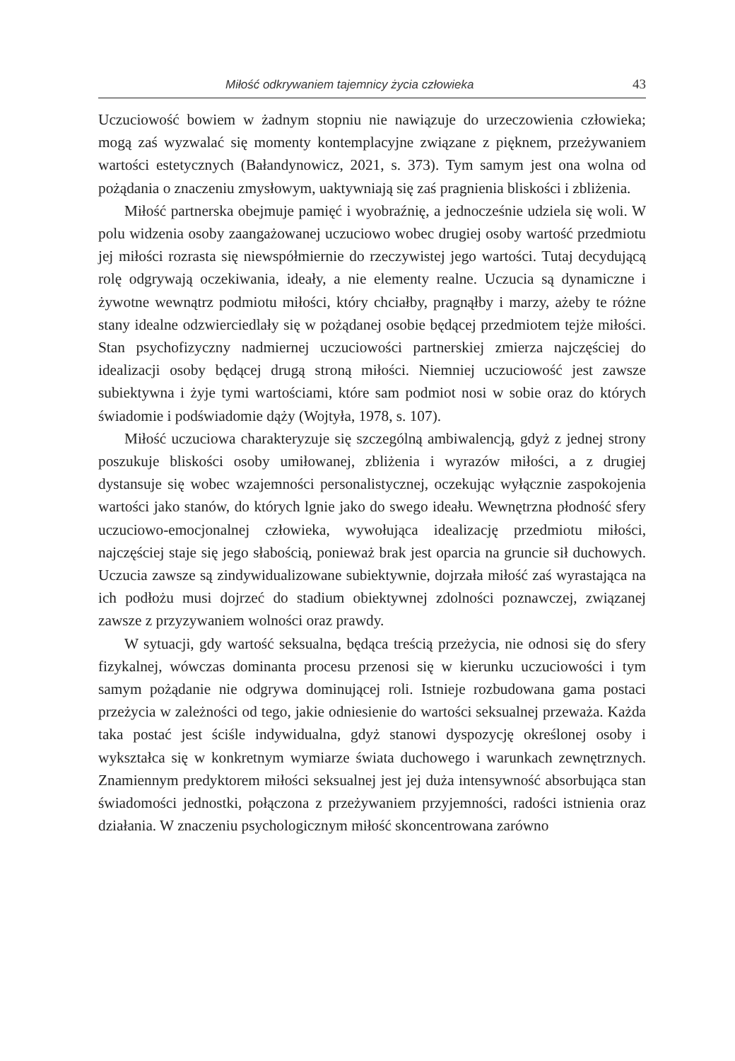Miłość odkrywaniem tajemnicy życia człowieka 43
Uczuciowość bowiem w żadnym stopniu nie nawiązuje do urzeczowienia człowieka; mogą zaś wyzwalać się momenty kontemplacyjne związane z pięknem, przeżywaniem wartości estetycznych (Bałandynowicz, 2021, s. 373). Tym samym jest ona wolna od pożądania o znaczeniu zmysłowym, uaktywniają się zaś pragnienia bliskości i zbliżenia.
Miłość partnerska obejmuje pamięć i wyobraźnię, a jednocześnie udziela się woli. W polu widzenia osoby zaangażowanej uczuciowo wobec drugiej osoby wartość przedmiotu jej miłości rozrasta się niewspółmiernie do rzeczywistej jego wartości. Tutaj decydującą rolę odgrywają oczekiwania, ideały, a nie elementy realne. Uczucia są dynamiczne i żywotne wewnątrz podmiotu miłości, który chciałby, pragnąłby i marzy, ażeby te różne stany idealne odzwierciedlały się w pożądanej osobie będącej przedmiotem tejże miłości. Stan psychofizyczny nadmiernej uczuciowości partnerskiej zmierza najczęściej do idealizacji osoby będącej drugą stroną miłości. Niemniej uczuciowość jest zawsze subiektywna i żyje tymi wartościami, które sam podmiot nosi w sobie oraz do których świadomie i podświadomie dąży (Wojtyła, 1978, s. 107).
Miłość uczuciowa charakteryzuje się szczególną ambiwalencją, gdyż z jednej strony poszukuje bliskości osoby umiłowanej, zbliżenia i wyrazów miłości, a z drugiej dystansuje się wobec wzajemności personalistycznej, oczekując wyłącznie zaspokojenia wartości jako stanów, do których lgnie jako do swego ideału. Wewnętrzna płodność sfery uczuciowo-emocjonalnej człowieka, wywołująca idealizację przedmiotu miłości, najczęściej staje się jego słabością, ponieważ brak jest oparcia na gruncie sił duchowych. Uczucia zawsze są zindywidualizowane subiektywnie, dojrzała miłość zaś wyrastająca na ich podłożu musi dojrzeć do stadium obiektywnej zdolności poznawczej, związanej zawsze z przyzywaniem wolności oraz prawdy.
W sytuacji, gdy wartość seksualna, będąca treścią przeżycia, nie odnosi się do sfery fizykalnej, wówczas dominanta procesu przenosi się w kierunku uczuciowości i tym samym pożądanie nie odgrywa dominującej roli. Istnieje rozbudowana gama postaci przeżycia w zależności od tego, jakie odniesienie do wartości seksualnej przeważa. Każda taka postać jest ściśle indywidualna, gdyż stanowi dyspozycję określonej osoby i wykształca się w konkretnym wymiarze świata duchowego i warunkach zewnętrznych. Znamiennym predyktorem miłości seksualnej jest jej duża intensywność absorbująca stan świadomości jednostki, połączona z przeżywaniem przyjemności, radości istnienia oraz działania. W znaczeniu psychologicznym miłość skoncentrowana zarówno